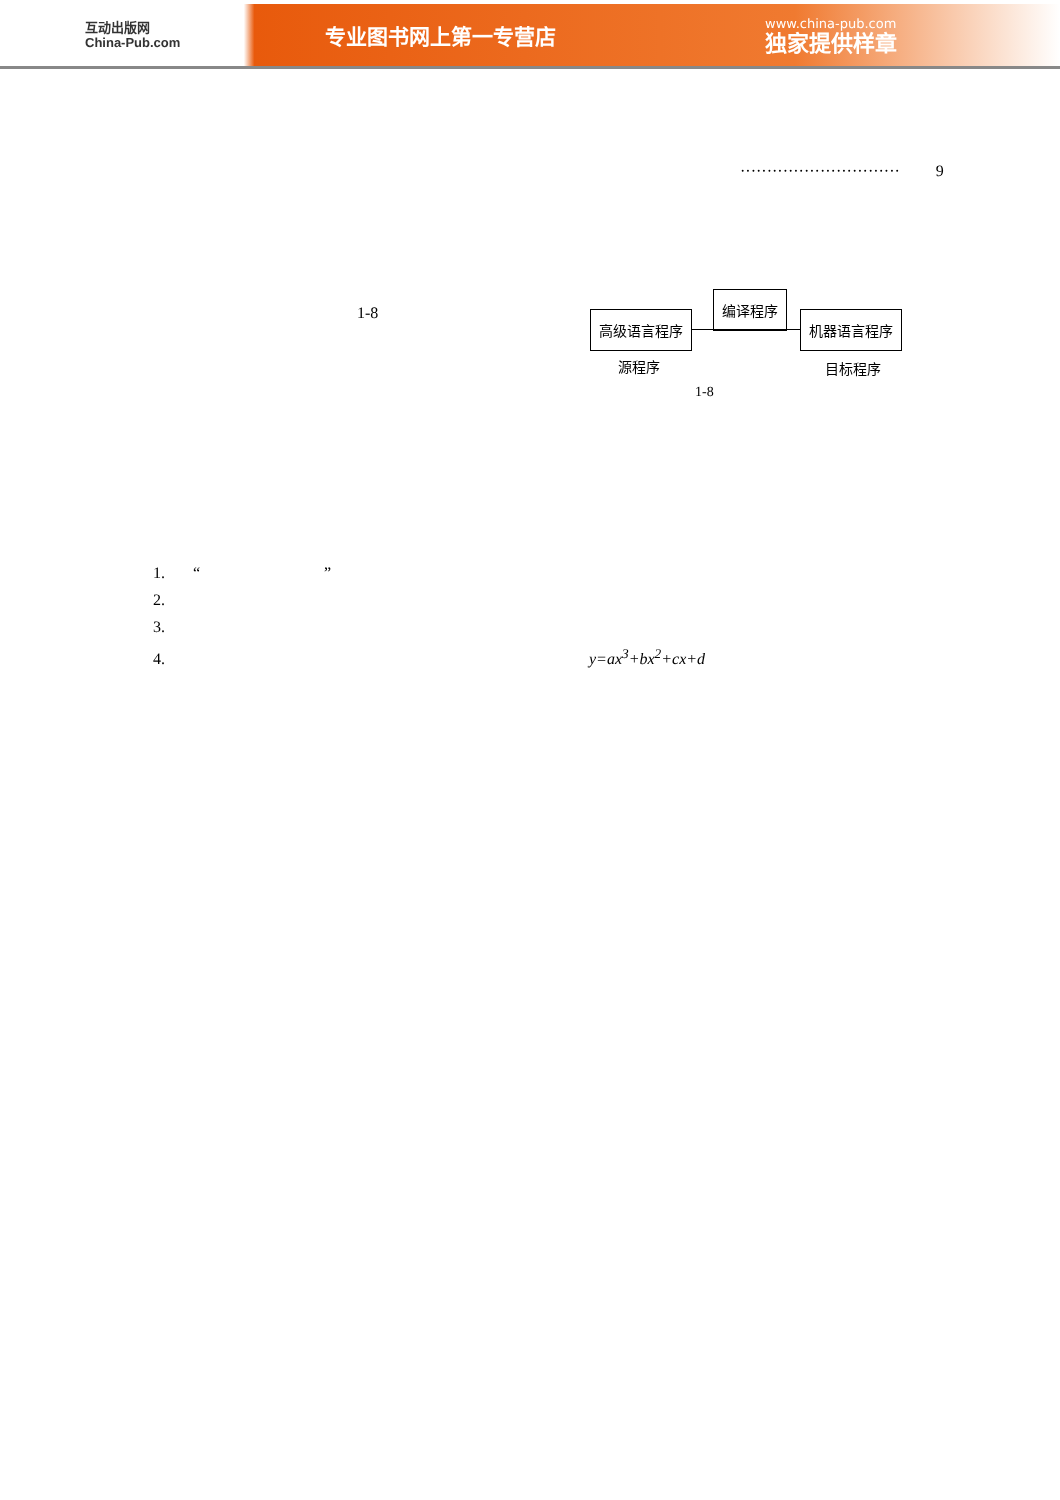互动出版网
China-Pub.com
专业图书网上第一专营店
www.china-pub.com
独家提供样章
······························ 9
1-8
高级语言程序
编译程序
机器语言程序
源程序 目标程序
1-8
1. “ ”
2.
3.
4. y=ax<sup>3</sup>+bx<sup>2</sup>+cx+d